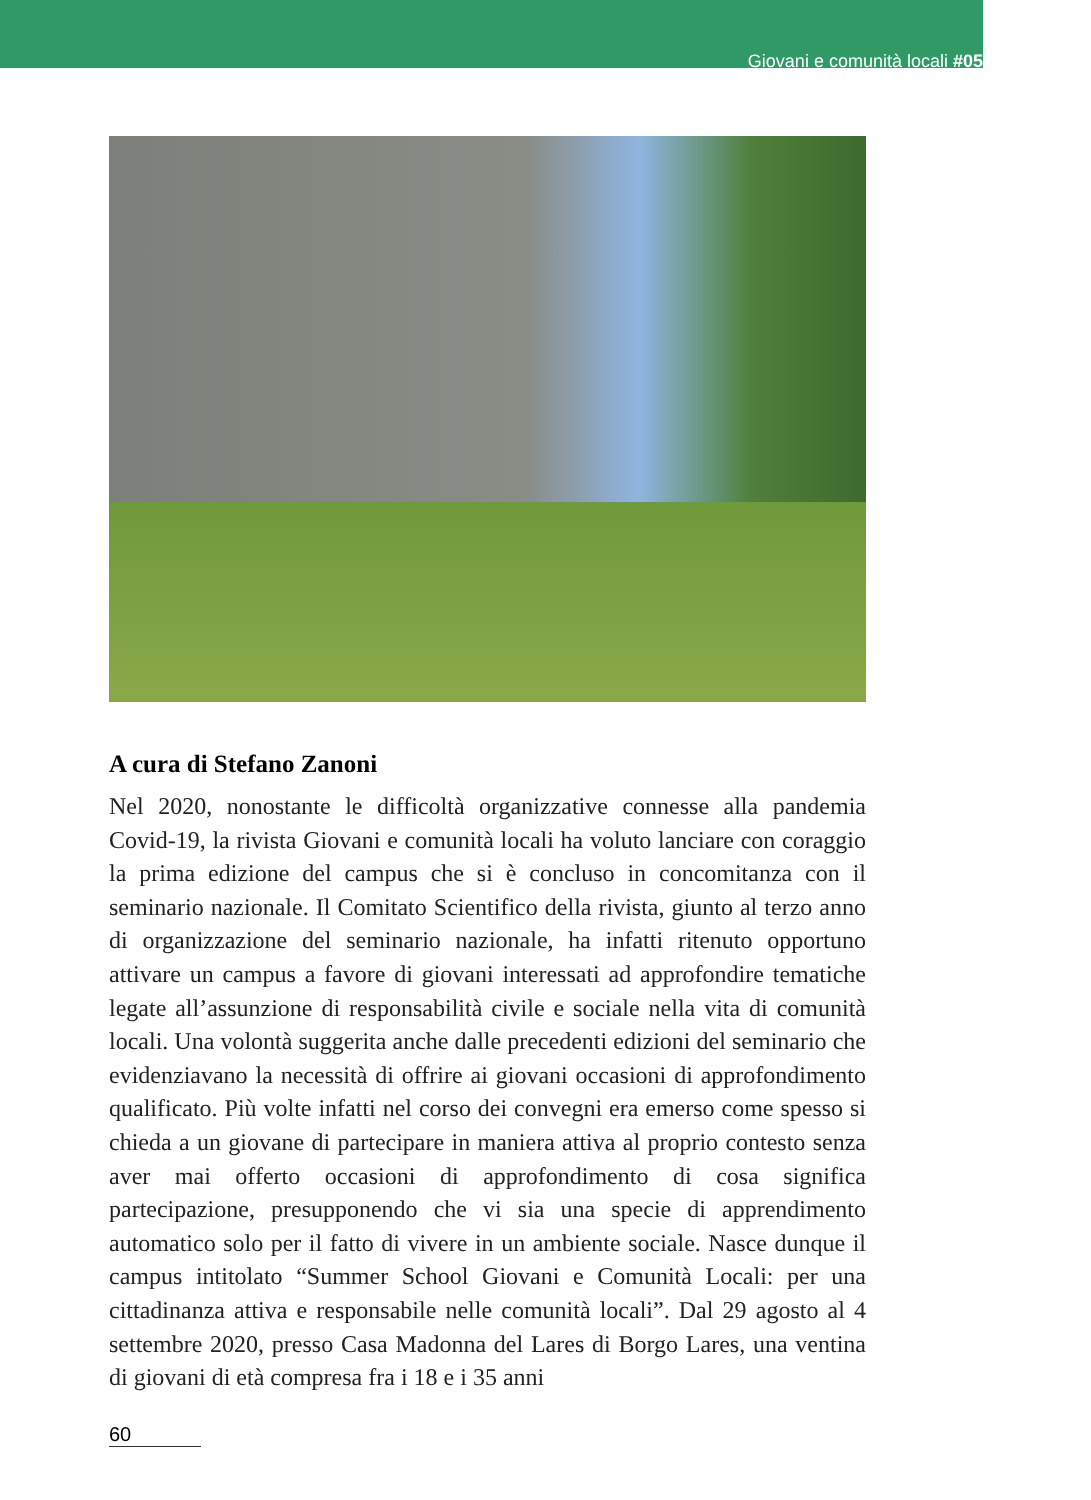Giovani e comunità locali #05
A cura di Stefano Zanoni
Nel 2020, nonostante le difficoltà organizzative connesse alla pandemia Covid-19, la rivista Giovani e comunità locali ha voluto lanciare con coraggio la prima edizione del campus che si è concluso in concomitanza con il seminario nazionale. Il Comitato Scientifico della rivista, giunto al terzo anno di organizzazione del seminario nazionale, ha infatti ritenuto opportuno attivare un campus a favore di giovani interessati ad approfondire tematiche legate all’assunzione di responsabilità civile e sociale nella vita di comunità locali. Una volontà suggerita anche dalle precedenti edizioni del seminario che evidenziavano la necessità di offrire ai giovani occasioni di approfondimento qualificato. Più volte infatti nel corso dei convegni era emerso come spesso si chieda a un giovane di partecipare in maniera attiva al proprio contesto senza aver mai offerto occasioni di approfondimento di cosa significa partecipazione, presupponendo che vi sia una specie di apprendimento automatico solo per il fatto di vivere in un ambiente sociale. Nasce dunque il campus intitolato “Summer School Giovani e Comunità Locali: per una cittadinanza attiva e responsabile nelle comunità locali”. Dal 29 agosto al 4 settembre 2020, presso Casa Madonna del Lares di Borgo Lares, una ventina di giovani di età compresa fra i 18 e i 35 anni
60